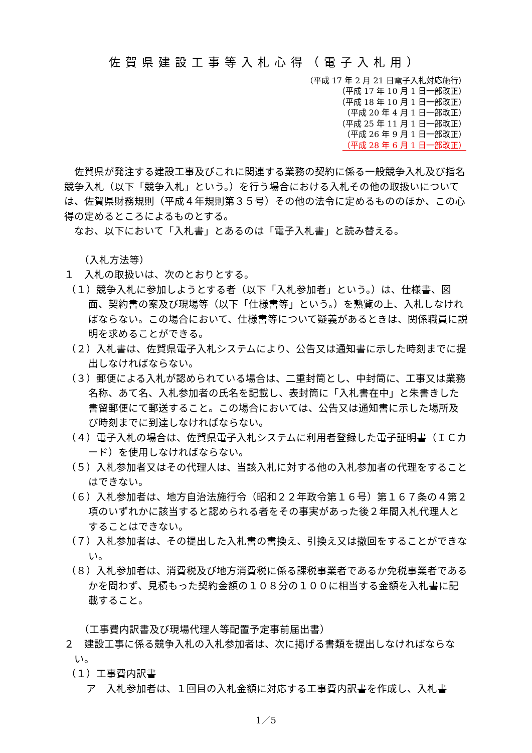佐賀県建設工事等入札心得（電子入札用）
（平成 17 年 2 月 21 日電子入札対応施行）
（平成 17 年 10 月 1 日一部改正）
（平成 18 年 10 月 1 日一部改正）
（平成 20 年 4 月 1 日一部改正）
（平成 25 年 11 月 1 日一部改正）
（平成 26 年 9 月 1 日一部改正）
（平成 28 年 6 月 1 日一部改正）
佐賀県が発注する建設工事及びこれに関連する業務の契約に係る一般競争入札及び指名競争入札（以下「競争入札」という。）を行う場合における入札その他の取扱いについては、佐賀県財務規則（平成４年規則第３５号）その他の法令に定めるもののほか、この心得の定めるところによるものとする。
なお、以下において「入札書」とあるのは「電子入札書」と読み替える。
（入札方法等）
１　入札の取扱いは、次のとおりとする。
（１）競争入札に参加しようとする者（以下「入札参加者」という。）は、仕様書、図面、契約書の案及び現場等（以下「仕様書等」という。）を熟覧の上、入札しなければならない。この場合において、仕様書等について疑義があるときは、関係職員に説明を求めることができる。
（２）入札書は、佐賀県電子入札システムにより、公告又は通知書に示した時刻までに提出しなければならない。
（３）郵便による入札が認められている場合は、二重封筒とし、中封筒に、工事又は業務名称、あて名、入札参加者の氏名を記載し、表封筒に「入札書在中」と朱書きした書留郵便にて郵送すること。この場合においては、公告又は通知書に示した場所及び時刻までに到達しなければならない。
（４）電子入札の場合は、佐賀県電子入札システムに利用者登録した電子証明書（ＩＣカード）を使用しなければならない。
（５）入札参加者又はその代理人は、当該入札に対する他の入札参加者の代理をすることはできない。
（６）入札参加者は、地方自治法施行令（昭和２２年政令第１６号）第１６７条の４第２項のいずれかに該当すると認められる者をその事実があった後２年間入札代理人とすることはできない。
（７）入札参加者は、その提出した入札書の書換え、引換え又は撤回をすることができない。
（８）入札参加者は、消費税及び地方消費税に係る課税事業者であるか免税事業者であるかを問わず、見積もった契約金額の１０８分の１００に相当する金額を入札書に記載すること。
（工事費内訳書及び現場代理人等配置予定事前届出書）
２　建設工事に係る競争入札の入札参加者は、次に掲げる書類を提出しなければならない。
（１）工事費内訳書
ア　入札参加者は、１回目の入札金額に対応する工事費内訳書を作成し、入札書
1／5